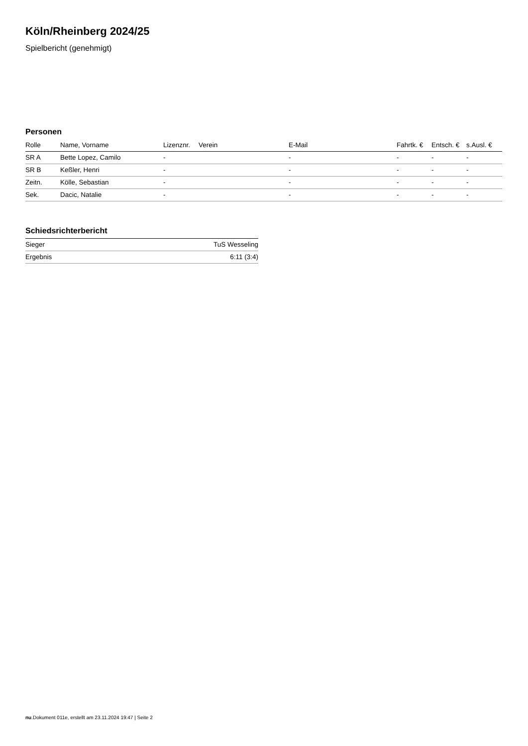Köln/Rheinberg 2024/25
Spielbericht (genehmigt)
Personen
| Rolle | Name, Vorname | Lizenznr. | Verein | E-Mail | Fahrtk. € | Entsch. € | s.Ausl. € |
| --- | --- | --- | --- | --- | --- | --- | --- |
| SR A | Bette Lopez, Camilo | - | | - | - | - | - |
| SR B | Keßler, Henri | - | | - | - | - | - |
| Zeitn. | Kölle, Sebastian | - | | - | - | - | - |
| Sek. | Dacic, Natalie | - | | - | - | - | - |
Schiedsrichterbericht
| Sieger | TuS Wesseling |
| Ergebnis | 6:11 (3:4) |
nu.Dokument 011e, erstellt am 23.11.2024 19:47 | Seite 2